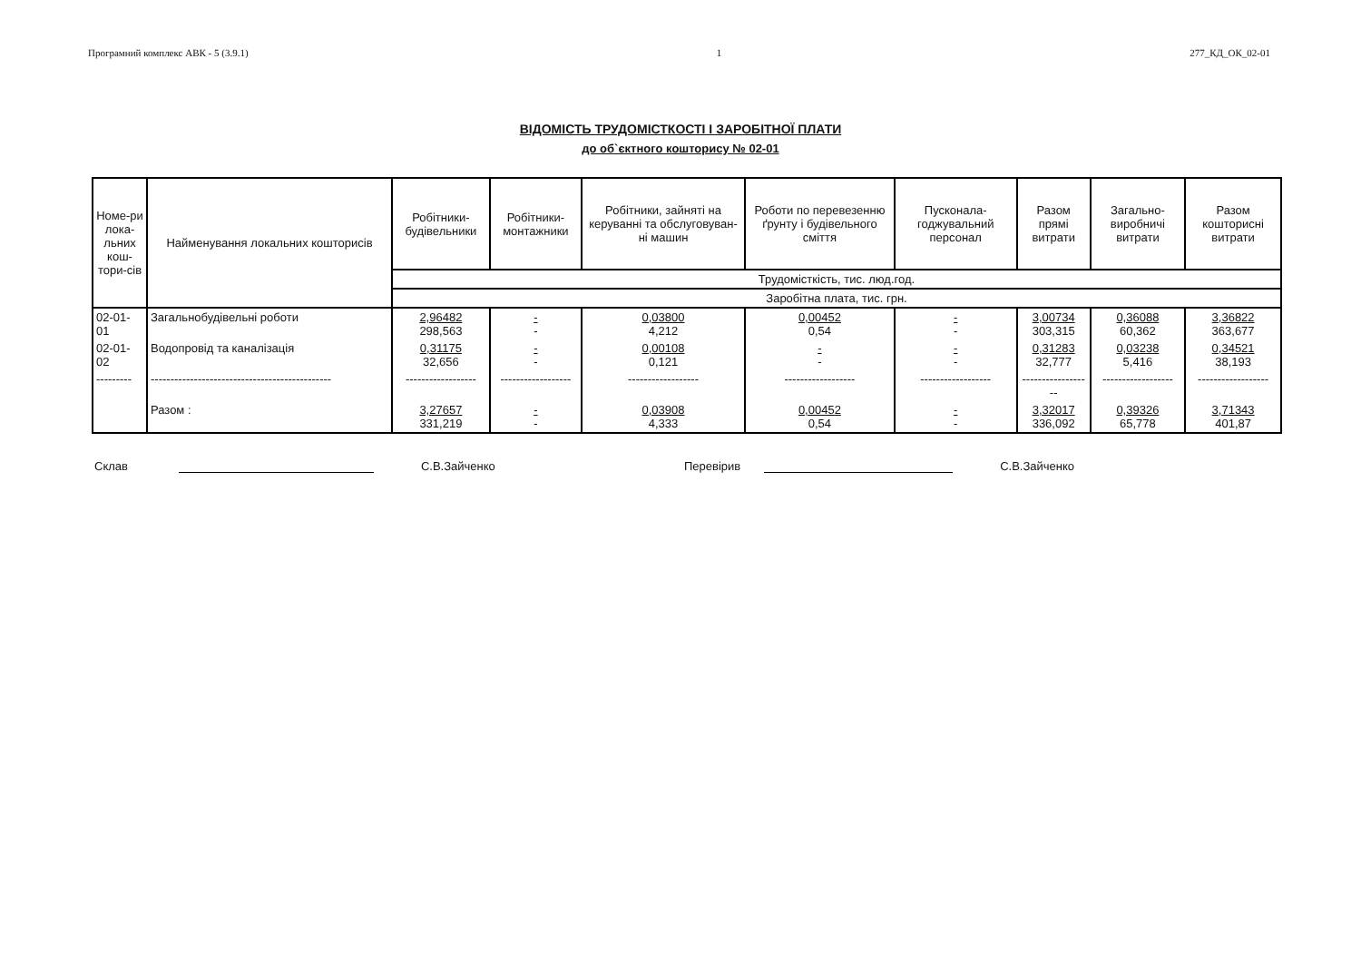Програмний комплекс АВК - 5 (3.9.1) 1 277_КД_ОК_02-01
ВІДОМІСТЬ ТРУДОМІСТКОСТІ І ЗАРОБІТНОЇ ПЛАТИ
до об`єктного кошторису № 02-01
| Номе-ри лока-льних кош-тори-сів | Найменування локальних кошторисів | Робітники-будівельники | Робітники-монтажники | Робітники, зайняті на керуванні та обслуговуван-ні машин | Роботи по перевезенню ґрунту і будівельного сміття | Пусконала-годжувальний персонал | Разом прямі витрати | Загально-виробничі витрати | Разом кошторисні витрати |
| --- | --- | --- | --- | --- | --- | --- | --- | --- | --- |
| | | Трудомісткість, тис. люд.год. | | | | | | | |
| | | Заробітна плата, тис. грн. | | | | | | | |
| 02-01-01 | Загальнобудівельні роботи | 2,96482 298,563 | - - | 0,03800 4,212 | 0,00452 0,54 | - - | 3,00734 303,315 | 0,36088 60,362 | 3,36822 363,677 |
| 02-01-02 | Водопровід та каналізація | 0,31175 32,656 | - - | 0,00108 0,121 | - - | - - | 0,31283 32,777 | 0,03238 5,416 | 0,34521 38,193 |
| --------- | ---------------------------------------------- | ------------------ | ------------------ | ------------------ | ------------------ | ------------------ | ------------------ | ------------------ | ------------------ |
| | Разом : | 3,27657 331,219 | - - | 0,03908 4,333 | 0,00452 0,54 | - - | 3,32017 336,092 | 0,39326 65,778 | 3,71343 401,87 |
Склав С.В.Зайченко Перевірив С.В.Зайченко